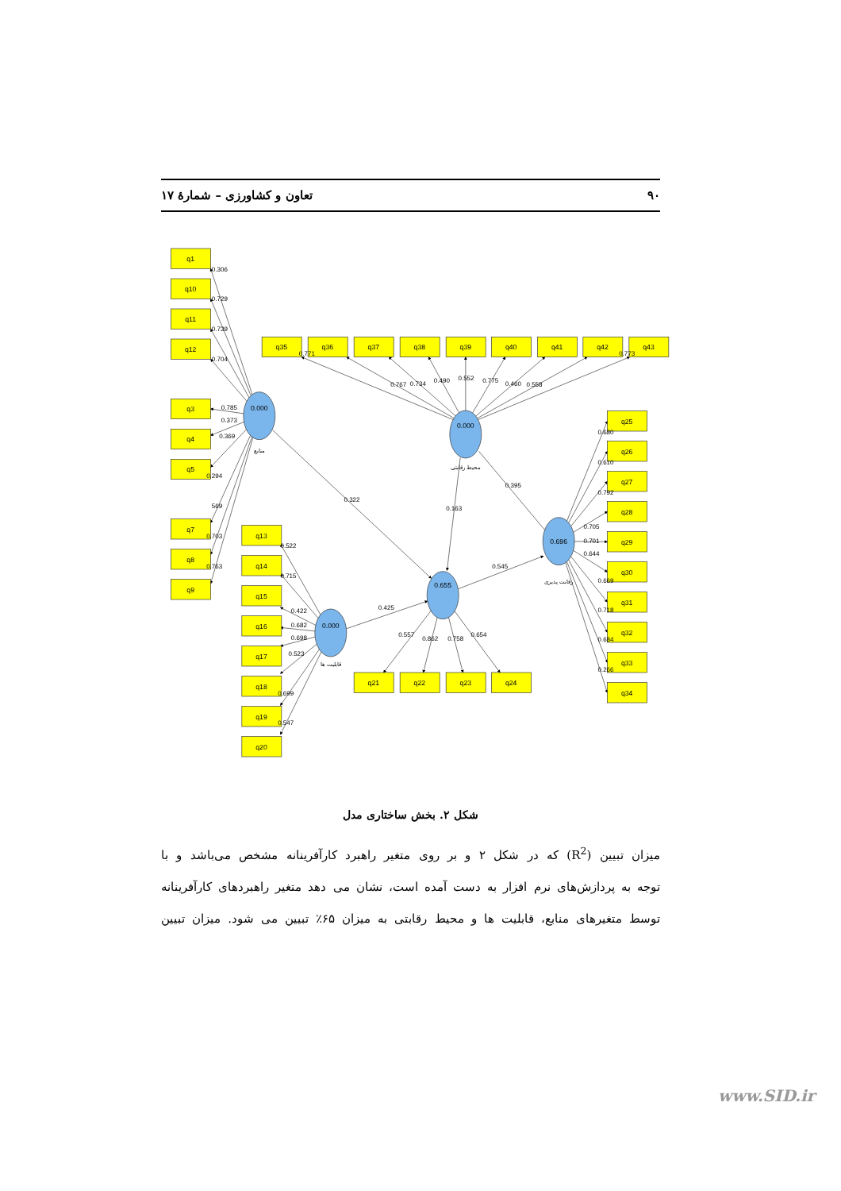۹۰ تعاون و کشاورزی – شمارهٔ ۱۷
q1
q10
q11
q12
q3
q4
q5
q7
q8
q9
q35
q36
q37
q38
q39
q40
q41
q42
q43
q25
q26
q27
q28
q29
q30
q31
q32
q33
q34
q13
q14
q15
q16
q17
q18
q19
q20
q21
q22
q23
q24
0.000
0.000
0.696
0.000
0.655
منابع
محیط رقابتی
رقابت پذیری
قابلیت ها
0.306
0.729
0.739
0.704
0.785
0.373
0.369
0.294
569
0.703
0.763
0.322
0.771
0.767
0.734
0.490
0.552
0.775
0.460
0.558
0.773
0.395
0.163
0.680
0.610
0.792
0.705
0.701
0.644
0.669
0.718
0.684
0.266
0.522
0.715
0.422
0.682
0.698
0.523
0.699
0.547
0.425
0.545
0.557
0.862
0.758
0.654
شکل ۲. بخش ساختاری مدل
میزان تبیین (R<sup>2</sup>) که در شکل ۲ و بر روی متغیر راهبرد کارآفرینانه مشخص می‌باشد و با
توجه به پردازش‌های نرم افزار به دست آمده است، نشان می دهد متغیر راهبردهای کارآفرینانه
توسط متغیرهای منابع، قابلیت ها و محیط رقابتی به میزان ۶۵٪ تبیین می شود. میزان تبیین
www.SID.ir